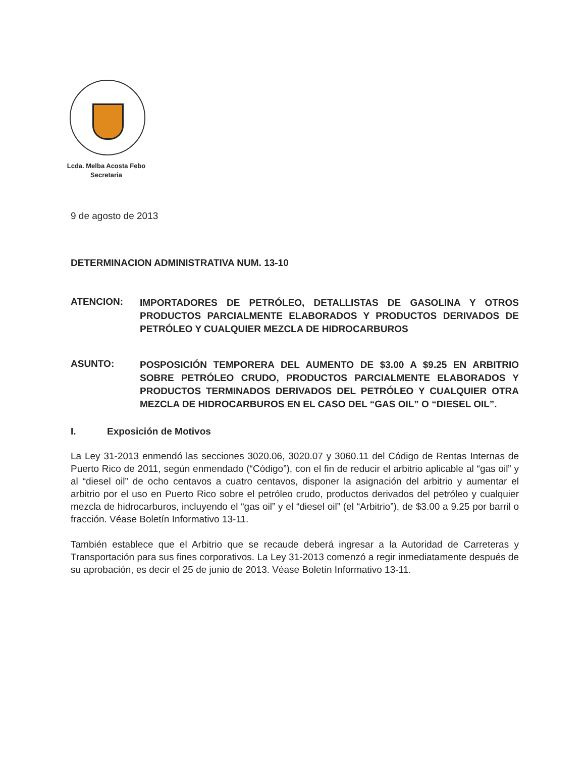Lcda. Melba Acosta Febo
Secretaria
9 de agosto de 2013
DETERMINACION ADMINISTRATIVA NUM. 13-10
ATENCION:
IMPORTADORES DE PETRÓLEO, DETALLISTAS DE GASOLINA Y OTROS PRODUCTOS PARCIALMENTE ELABORADOS Y PRODUCTOS DERIVADOS DE PETRÓLEO Y CUALQUIER MEZCLA DE HIDROCARBUROS
ASUNTO:
POSPOSICIÓN TEMPORERA DEL AUMENTO DE $3.00 A $9.25 EN ARBITRIO SOBRE PETRÓLEO CRUDO, PRODUCTOS PARCIALMENTE ELABORADOS Y PRODUCTOS TERMINADOS DERIVADOS DEL PETRÓLEO Y CUALQUIER OTRA MEZCLA DE HIDROCARBUROS EN EL CASO DEL “GAS OIL” O “DIESEL OIL”.
I. Exposición de Motivos
La Ley 31-2013 enmendó las secciones 3020.06, 3020.07 y 3060.11 del Código de Rentas Internas de Puerto Rico de 2011, según enmendado (“Código”), con el fin de reducir el arbitrio aplicable al “gas oil” y al “diesel oil” de ocho centavos a cuatro centavos, disponer la asignación del arbitrio y aumentar el arbitrio por el uso en Puerto Rico sobre el petróleo crudo, productos derivados del petróleo y cualquier mezcla de hidrocarburos, incluyendo el “gas oil” y el “diesel oil” (el “Arbitrio”), de $3.00 a 9.25 por barril o fracción. Véase Boletín Informativo 13-11.
También establece que el Arbitrio que se recaude deberá ingresar a la Autoridad de Carreteras y Transportación para sus fines corporativos. La Ley 31-2013 comenzó a regir inmediatamente después de su aprobación, es decir el 25 de junio de 2013. Véase Boletín Informativo 13-11.